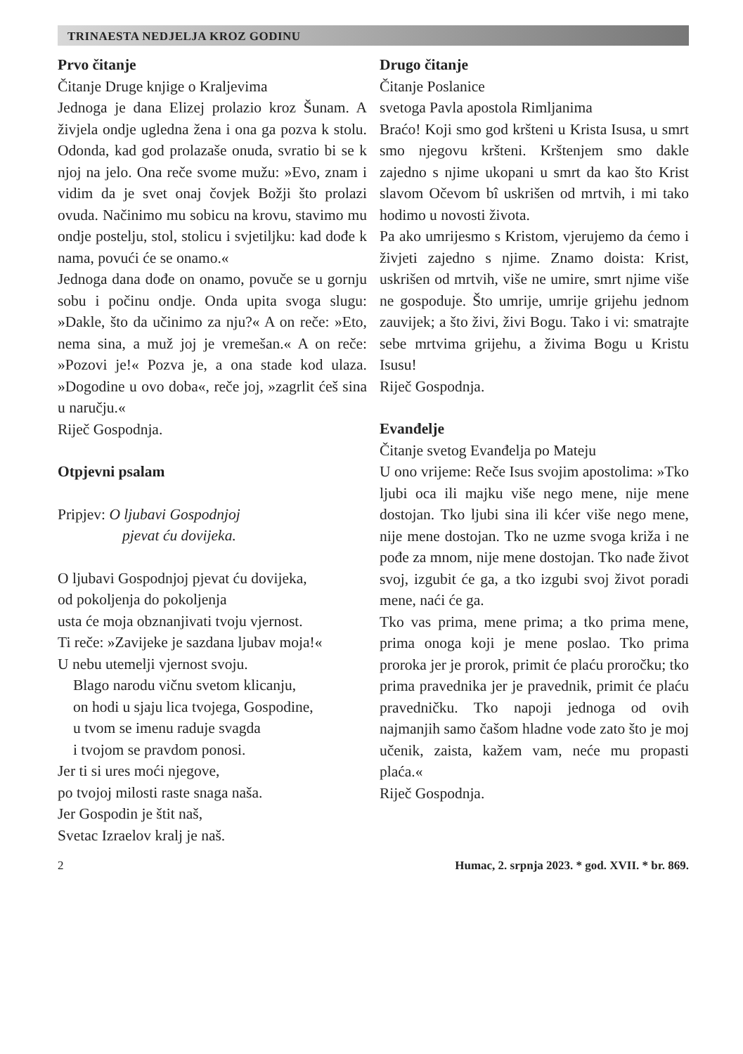TRINAESTA NEDJELJA KROZ GODINU
Prvo čitanje
Čitanje Druge knjige o Kraljevima
Jednoga je dana Elizej prolazio kroz Šunam. A živjela ondje ugledna žena i ona ga pozva k stolu. Odonda, kad god prolazaše onuda, svratio bi se k njoj na jelo. Ona reče svome mužu: »Evo, znam i vidim da je svet onaj čovjek Božji što prolazi ovuda. Načinimo mu sobicu na krovu, stavimo mu ondje postelju, stol, stolicu i svjetiljku: kad dođe k nama, povući će se onamo.«
Jednoga dana dođe on onamo, povuče se u gornju sobu i počinu ondje. Onda upita svoga slugu: »Dakle, što da učinimo za nju?« A on reče: »Eto, nema sina, a muž joj je vremešan.« A on reče: »Pozovi je!« Pozva je, a ona stade kod ulaza. »Dogodine u ovo doba«, reče joj, »zagrlit ćeš sina u naručju.«
Riječ Gospodnja.
Otpjevni psalam
Pripjev: O ljubavi Gospodnjoj
pjevat ću dovijeka.
O ljubavi Gospodnjoj pjevat ću dovijeka,
od pokoljenja do pokoljenja
usta će moja obznanjivati tvoju vjernost.
Ti reče: »Zavijeke je sazdana ljubav moja!«
U nebu utemelji vjernost svoju.
Blago narodu vičnu svetom klicanju,
on hodi u sjaju lica tvojega, Gospodine,
u tvom se imenu raduje svagda
i tvojom se pravdom ponosi.
Jer ti si ures moći njegove,
po tvojoj milosti raste snaga naša.
Jer Gospodin je štit naš,
Svetac Izraelov kralj je naš.
Drugo čitanje
Čitanje Poslanice
svetoga Pavla apostola Rimljanima
Braćo! Koji smo god kršteni u Krista Isusa, u smrt smo njegovu kršteni. Krštenjem smo dakle zajedno s njime ukopani u smrt da kao što Krist slavom Očevom bî uskrišen od mrtvih, i mi tako hodimo u novosti života.
Pa ako umrijesmo s Kristom, vjerujemo da ćemo i živjeti zajedno s njime. Znamo doista: Krist, uskrišen od mrtvih, više ne umire, smrt njime više ne gospoduje. Što umrije, umrije grijehu jednom zauvijek; a što živi, živi Bogu. Tako i vi: smatrajte sebe mrtvima grijehu, a živima Bogu u Kristu Isusu!
Riječ Gospodnja.
Evanđelje
Čitanje svetog Evanđelja po Mateju
U ono vrijeme: Reče Isus svojim apostolima: »Tko ljubi oca ili majku više nego mene, nije mene dostojan. Tko ljubi sina ili kćer više nego mene, nije mene dostojan. Tko ne uzme svoga križa i ne pođe za mnom, nije mene dostojan. Tko nađe život svoj, izgubit će ga, a tko izgubi svoj život poradi mene, naći će ga.
Tko vas prima, mene prima; a tko prima mene, prima onoga koji je mene poslao. Tko prima proroka jer je prorok, primit će plaću proročku; tko prima pravednika jer je pravednik, primit će plaću pravedničku. Tko napoji jednoga od ovih najmanjih samo čašom hladne vode zato što je moj učenik, zaista, kažem vam, neće mu propasti plaća.«
Riječ Gospodnja.
2 Humac, 2. srpnja 2023. * god. XVII. * br. 869.